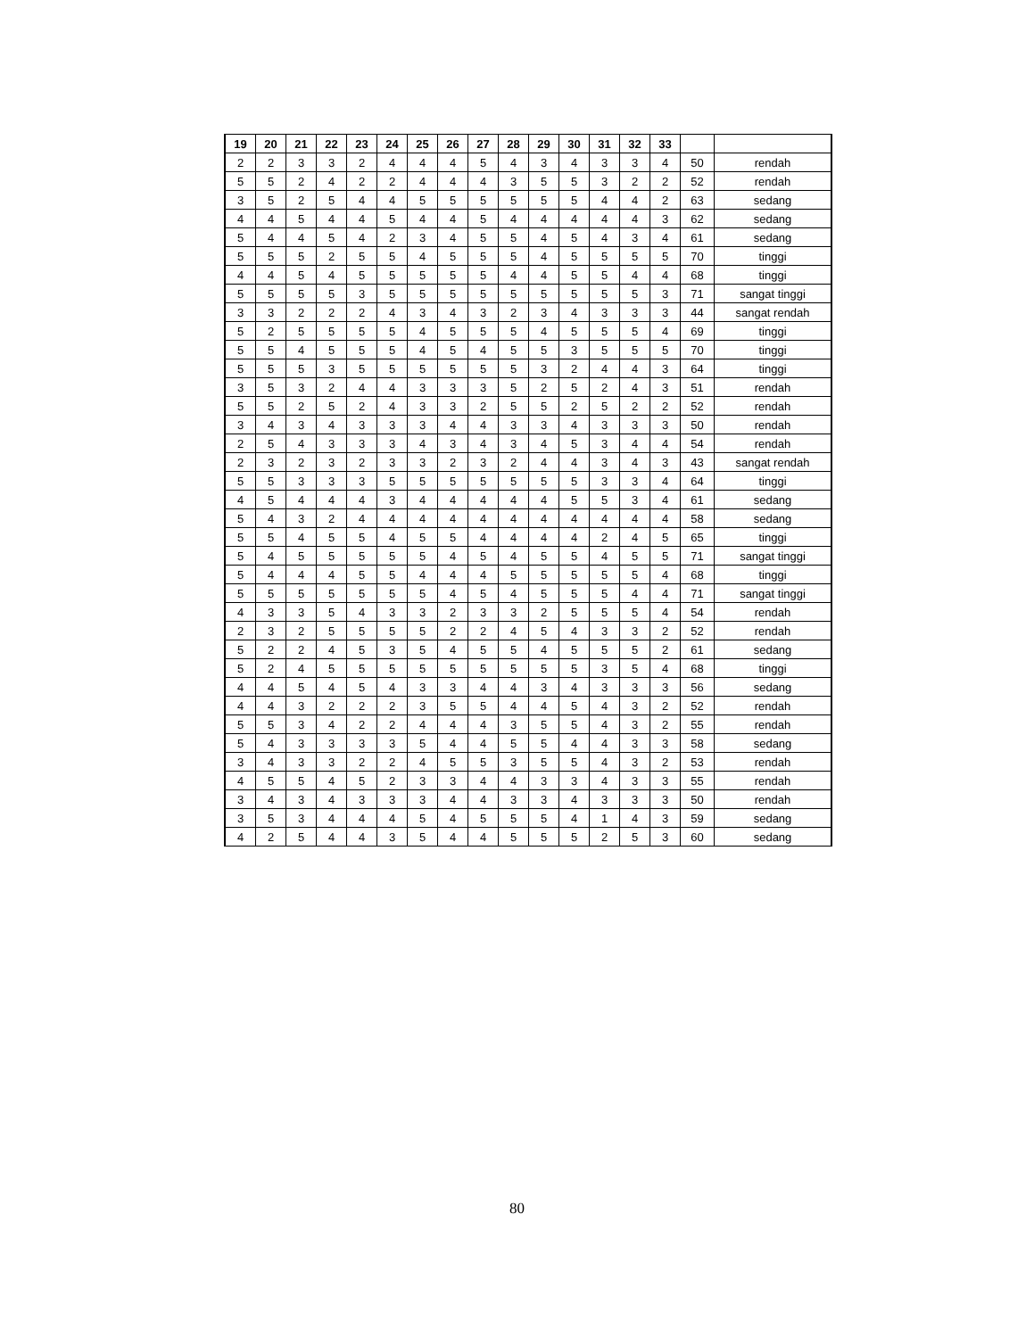| 19 | 20 | 21 | 22 | 23 | 24 | 25 | 26 | 27 | 28 | 29 | 30 | 31 | 32 | 33 | | |
| --- | --- | --- | --- | --- | --- | --- | --- | --- | --- | --- | --- | --- | --- | --- | --- | --- |
| 2 | 2 | 3 | 3 | 2 | 4 | 4 | 4 | 5 | 4 | 3 | 4 | 3 | 3 | 4 | 50 | rendah |
| 5 | 5 | 2 | 4 | 2 | 2 | 4 | 4 | 4 | 3 | 5 | 5 | 3 | 2 | 2 | 52 | rendah |
| 3 | 5 | 2 | 5 | 4 | 4 | 5 | 5 | 5 | 5 | 5 | 5 | 4 | 4 | 2 | 63 | sedang |
| 4 | 4 | 5 | 4 | 4 | 5 | 4 | 4 | 5 | 4 | 4 | 4 | 4 | 4 | 3 | 62 | sedang |
| 5 | 4 | 4 | 5 | 4 | 2 | 3 | 4 | 5 | 5 | 4 | 5 | 4 | 3 | 4 | 61 | sedang |
| 5 | 5 | 5 | 2 | 5 | 5 | 4 | 5 | 5 | 5 | 4 | 5 | 5 | 5 | 5 | 70 | tinggi |
| 4 | 4 | 5 | 4 | 5 | 5 | 5 | 5 | 5 | 4 | 4 | 5 | 5 | 4 | 4 | 68 | tinggi |
| 5 | 5 | 5 | 5 | 3 | 5 | 5 | 5 | 5 | 5 | 5 | 5 | 5 | 5 | 3 | 71 | sangat tinggi |
| 3 | 3 | 2 | 2 | 2 | 4 | 3 | 4 | 3 | 2 | 3 | 4 | 3 | 3 | 3 | 44 | sangat rendah |
| 5 | 2 | 5 | 5 | 5 | 5 | 4 | 5 | 5 | 5 | 4 | 5 | 5 | 5 | 4 | 69 | tinggi |
| 5 | 5 | 4 | 5 | 5 | 5 | 4 | 5 | 4 | 5 | 5 | 3 | 5 | 5 | 5 | 70 | tinggi |
| 5 | 5 | 5 | 3 | 5 | 5 | 5 | 5 | 5 | 5 | 3 | 2 | 4 | 4 | 3 | 64 | tinggi |
| 3 | 5 | 3 | 2 | 4 | 4 | 3 | 3 | 3 | 5 | 2 | 5 | 2 | 4 | 3 | 51 | rendah |
| 5 | 5 | 2 | 5 | 2 | 4 | 3 | 3 | 2 | 5 | 5 | 2 | 5 | 2 | 2 | 52 | rendah |
| 3 | 4 | 3 | 4 | 3 | 3 | 3 | 4 | 4 | 3 | 3 | 4 | 3 | 3 | 3 | 50 | rendah |
| 2 | 5 | 4 | 3 | 3 | 3 | 4 | 3 | 4 | 3 | 4 | 5 | 3 | 4 | 4 | 54 | rendah |
| 2 | 3 | 2 | 3 | 2 | 3 | 3 | 2 | 3 | 2 | 4 | 4 | 3 | 4 | 3 | 43 | sangat rendah |
| 5 | 5 | 3 | 3 | 3 | 5 | 5 | 5 | 5 | 5 | 5 | 5 | 3 | 3 | 4 | 64 | tinggi |
| 4 | 5 | 4 | 4 | 4 | 3 | 4 | 4 | 4 | 4 | 4 | 5 | 5 | 3 | 4 | 61 | sedang |
| 5 | 4 | 3 | 2 | 4 | 4 | 4 | 4 | 4 | 4 | 4 | 4 | 4 | 4 | 4 | 58 | sedang |
| 5 | 5 | 4 | 5 | 5 | 4 | 5 | 5 | 4 | 4 | 4 | 4 | 2 | 4 | 5 | 65 | tinggi |
| 5 | 4 | 5 | 5 | 5 | 5 | 5 | 4 | 5 | 4 | 5 | 5 | 4 | 5 | 5 | 71 | sangat tinggi |
| 5 | 4 | 4 | 4 | 5 | 5 | 4 | 4 | 4 | 5 | 5 | 5 | 5 | 5 | 4 | 68 | tinggi |
| 5 | 5 | 5 | 5 | 5 | 5 | 5 | 4 | 5 | 4 | 5 | 5 | 5 | 4 | 4 | 71 | sangat tinggi |
| 4 | 3 | 3 | 5 | 4 | 3 | 3 | 2 | 3 | 3 | 2 | 5 | 5 | 5 | 4 | 54 | rendah |
| 2 | 3 | 2 | 5 | 5 | 5 | 5 | 2 | 2 | 4 | 5 | 4 | 3 | 3 | 2 | 52 | rendah |
| 5 | 2 | 2 | 4 | 5 | 3 | 5 | 4 | 5 | 5 | 4 | 5 | 5 | 5 | 2 | 61 | sedang |
| 5 | 2 | 4 | 5 | 5 | 5 | 5 | 5 | 5 | 5 | 5 | 5 | 3 | 5 | 4 | 68 | tinggi |
| 4 | 4 | 5 | 4 | 5 | 4 | 3 | 3 | 4 | 4 | 3 | 4 | 3 | 3 | 3 | 56 | sedang |
| 4 | 4 | 3 | 2 | 2 | 2 | 3 | 5 | 5 | 4 | 4 | 5 | 4 | 3 | 2 | 52 | rendah |
| 5 | 5 | 3 | 4 | 2 | 2 | 4 | 4 | 4 | 3 | 5 | 5 | 4 | 3 | 2 | 55 | rendah |
| 5 | 4 | 3 | 3 | 3 | 3 | 5 | 4 | 4 | 5 | 5 | 4 | 4 | 3 | 3 | 58 | sedang |
| 3 | 4 | 3 | 3 | 2 | 2 | 4 | 5 | 5 | 3 | 5 | 5 | 4 | 3 | 2 | 53 | rendah |
| 4 | 5 | 5 | 4 | 5 | 2 | 3 | 3 | 4 | 4 | 3 | 3 | 4 | 3 | 3 | 55 | rendah |
| 3 | 4 | 3 | 4 | 3 | 3 | 3 | 4 | 4 | 3 | 3 | 4 | 3 | 3 | 3 | 50 | rendah |
| 3 | 5 | 3 | 4 | 4 | 4 | 5 | 4 | 5 | 5 | 5 | 4 | 1 | 4 | 3 | 59 | sedang |
| 4 | 2 | 5 | 4 | 4 | 3 | 5 | 4 | 4 | 5 | 5 | 5 | 2 | 5 | 3 | 60 | sedang |
80